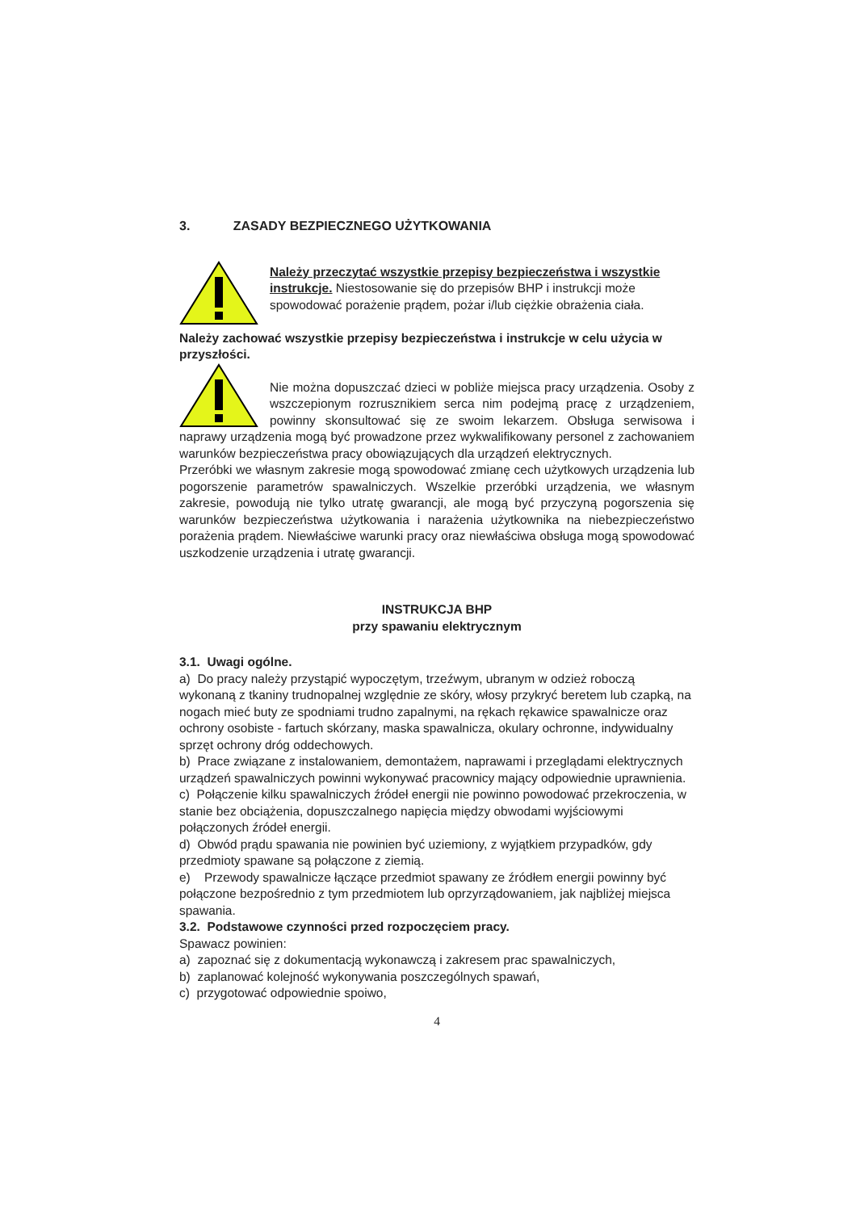3. ZASADY BEZPIECZNEGO UŻYTKOWANIA
Należy przeczytać wszystkie przepisy bezpieczeństwa i wszystkie instrukcje. Niestosowanie się do przepisów BHP i instrukcji może spowodować porażenie prądem, pożar i/lub ciężkie obrażenia ciała.
Należy zachować wszystkie przepisy bezpieczeństwa i instrukcje w celu użycia w przyszłości.
Nie można dopuszczać dzieci w pobliże miejsca pracy urządzenia. Osoby z wszczepionym rozrusznikiem serca nim podejmą pracę z urządzeniem, powinny skonsultować się ze swoim lekarzem. Obsługa serwisowa i naprawy urządzenia mogą być prowadzone przez wykwalifikowany personel z zachowaniem warunków bezpieczeństwa pracy obowiązujących dla urządzeń elektrycznych.
Przeróbki we własnym zakresie mogą spowodować zmianę cech użytkowych urządzenia lub pogorszenie parametrów spawalniczych. Wszelkie przeróbki urządzenia, we własnym zakresie, powodują nie tylko utratę gwarancji, ale mogą być przyczyną pogorszenia się warunków bezpieczeństwa użytkowania i narażenia użytkownika na niebezpieczeństwo porażenia prądem. Niewłaściwe warunki pracy oraz niewłaściwa obsługa mogą spowodować uszkodzenie urządzenia i utratę gwarancji.
INSTRUKCJA BHP
przy spawaniu elektrycznym
3.1. Uwagi ogólne.
a) Do pracy należy przystąpić wypoczętym, trzeźwym, ubranym w odzież roboczą wykonaną z tkaniny trudnopalnej względnie ze skóry, włosy przykryć beretem lub czapką, na nogach mieć buty ze spodniami trudno zapalnymi, na rękach rękawice spawalnicze oraz ochrony osobiste - fartuch skórzany, maska spawalnicza, okulary ochronne, indywidualny sprzęt ochrony dróg oddechowych.
b) Prace związane z instalowaniem, demontażem, naprawami i przeglądami elektrycznych urządzeń spawalniczych powinni wykonywać pracownicy mający odpowiednie uprawnienia.
c) Połączenie kilku spawalniczych źródeł energii nie powinno powodować przekroczenia, w stanie bez obciążenia, dopuszczalnego napięcia między obwodami wyjściowymi połączonych źródeł energii.
d) Obwód prądu spawania nie powinien być uziemiony, z wyjątkiem przypadków, gdy przedmioty spawane są połączone z ziemią.
e) Przewody spawalnicze łączące przedmiot spawany ze źródłem energii powinny być połączone bezpośrednio z tym przedmiotem lub oprzyrządowaniem, jak najbliżej miejsca spawania.
3.2. Podstawowe czynności przed rozpoczęciem pracy.
Spawacz powinien:
a) zapoznać się z dokumentacją wykonawczą i zakresem prac spawalniczych,
b) zaplanować kolejność wykonywania poszczególnych spawań,
c) przygotować odpowiednie spoiwo,
4